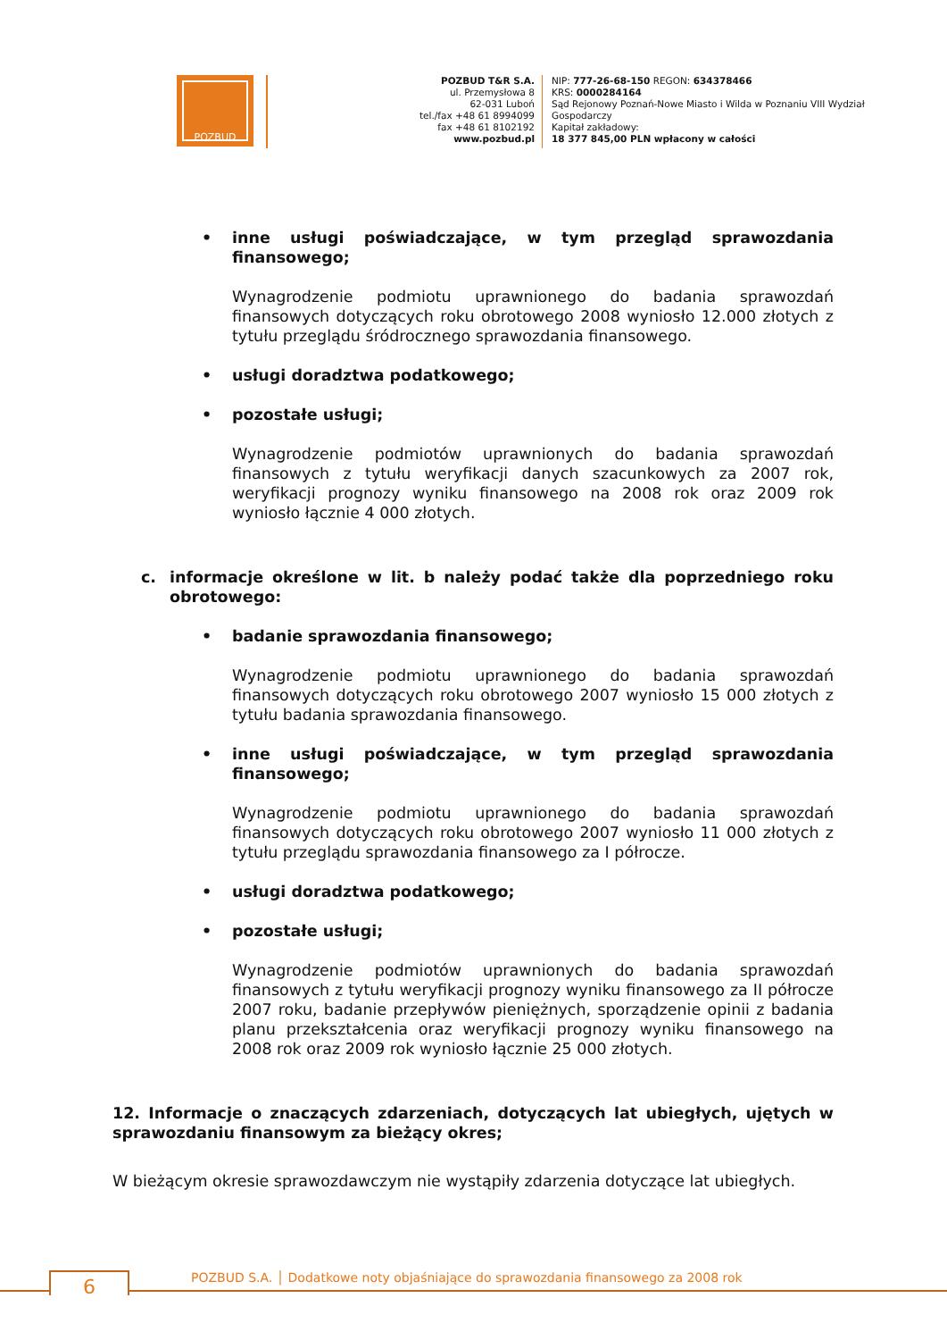POZBUD
POZBUD T&R S.A.
ul. Przemysłowa 8
62-031 Luboń
tel./fax +48 61 8994099
fax +48 61 8102192
www.pozbud.pl
NIP: 777-26-68-150 REGON: 634378466
KRS: 0000284164
Sąd Rejonowy Poznań-Nowe Miasto i Wilda w Poznaniu VIII Wydział Gospodarczy
Kapitał zakładowy:
18 377 845,00 PLN wpłacony w całości
• inne usługi poświadczające, w tym przegląd sprawozdania finansowego;
Wynagrodzenie podmiotu uprawnionego do badania sprawozdań finansowych dotyczących roku obrotowego 2008 wyniosło 12.000 złotych z tytułu przeglądu śródrocznego sprawozdania finansowego.
• usługi doradztwa podatkowego;
• pozostałe usługi;
Wynagrodzenie podmiotów uprawnionych do badania sprawozdań finansowych z tytułu weryfikacji danych szacunkowych za 2007 rok, weryfikacji prognozy wyniku finansowego na 2008 rok oraz 2009 rok wyniosło łącznie 4 000 złotych.
c. informacje określone w lit. b należy podać także dla poprzedniego roku obrotowego:
• badanie sprawozdania finansowego;
Wynagrodzenie podmiotu uprawnionego do badania sprawozdań finansowych dotyczących roku obrotowego 2007 wyniosło 15 000 złotych z tytułu badania sprawozdania finansowego.
• inne usługi poświadczające, w tym przegląd sprawozdania finansowego;
Wynagrodzenie podmiotu uprawnionego do badania sprawozdań finansowych dotyczących roku obrotowego 2007 wyniosło 11 000 złotych z tytułu przeglądu sprawozdania finansowego za I półrocze.
• usługi doradztwa podatkowego;
• pozostałe usługi;
Wynagrodzenie podmiotów uprawnionych do badania sprawozdań finansowych z tytułu weryfikacji prognozy wyniku finansowego za II półrocze 2007 roku, badanie przepływów pieniężnych, sporządzenie opinii z badania planu przekształcenia oraz weryfikacji prognozy wyniku finansowego na 2008 rok oraz 2009 rok wyniosło łącznie 25 000 złotych.
12. Informacje o znaczących zdarzeniach, dotyczących lat ubiegłych, ujętych w sprawozdaniu finansowym za bieżący okres;
W bieżącym okresie sprawozdawczym nie wystąpiły zdarzenia dotyczące lat ubiegłych.
6
POZBUD S.A. │ Dodatkowe noty objaśniające do sprawozdania finansowego za 2008 rok